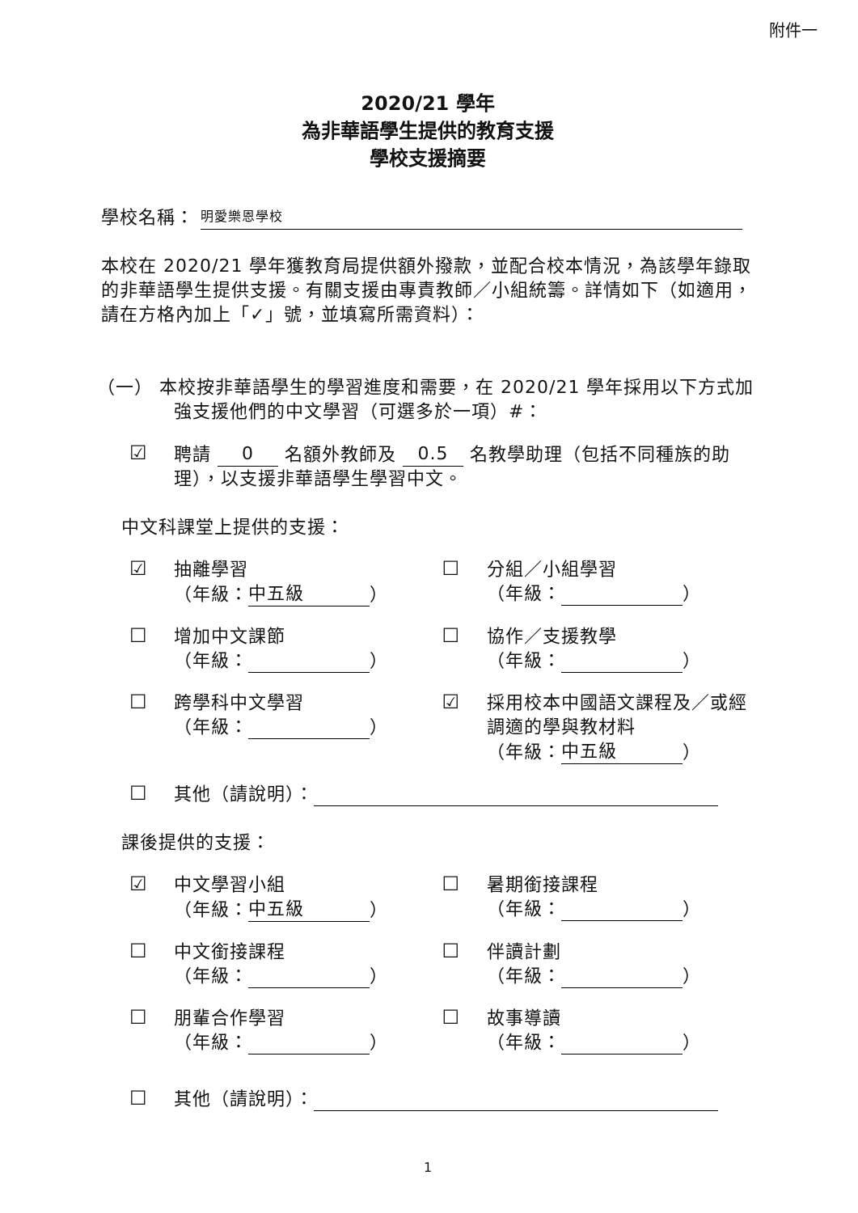附件一
2020/21 學年
為非華語學生提供的教育支援
學校支援摘要
學校名稱： 明愛樂恩學校
本校在 2020/21 學年獲教育局提供額外撥款，並配合校本情況，為該學年錄取的非華語學生提供支援。有關支援由專責教師／小組統籌。詳情如下（如適用，請在方格內加上「✓」號，並填寫所需資料）：
（一） 本校按非華語學生的學習進度和需要，在 2020/21 學年採用以下方式加強支援他們的中文學習（可選多於一項）#：
☑
聘請 0 名額外教師及 0.5 名教學助理（包括不同種族的助理），以支援非華語學生學習中文。
中文科課堂上提供的支援：
☑
抽離學習
（年級： 中五級 ）
☐
分組／小組學習
（年級： ）
☐
增加中文課節
（年級： ）
☐
協作／支援教學
（年級： ）
☐
跨學科中文學習
（年級： ）
☑
採用校本中國語文課程及／或經調適的學與教材料
（年級： 中五級 ）
☐
其他（請說明）：
課後提供的支援：
☑
中文學習小組
（年級： 中五級 ）
☐
暑期銜接課程
（年級： ）
☐
中文銜接課程
（年級： ）
☐
伴讀計劃
（年級： ）
☐
朋輩合作學習
（年級： ）
☐
故事導讀
（年級： ）
☐
其他（請說明）：
1